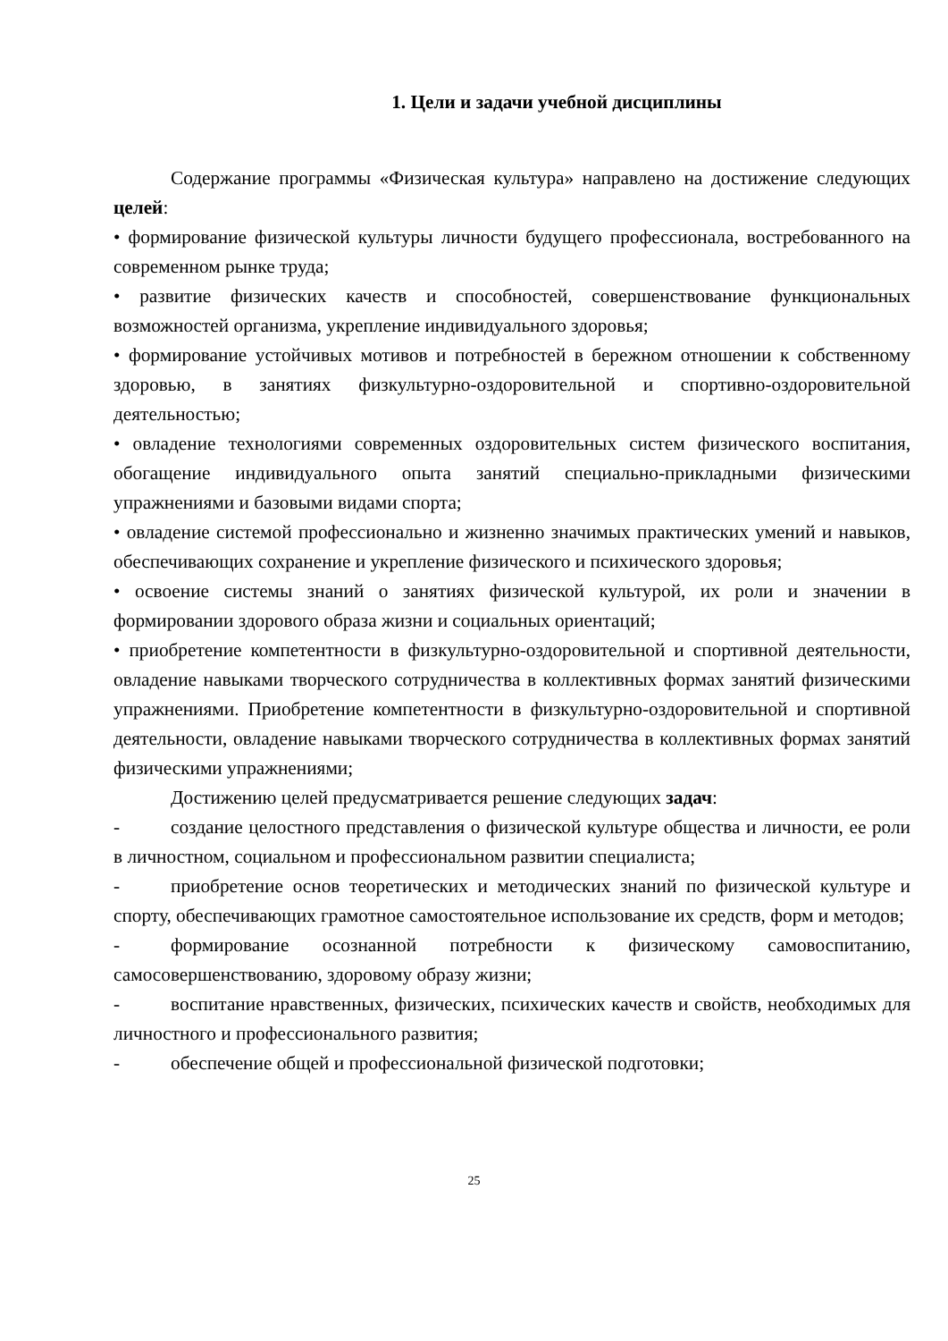1. Цели и задачи учебной дисциплины
Содержание программы «Физическая культура» направлено на достижение следующих целей:
• формирование физической культуры личности будущего профессионала, востребованного на современном рынке труда;
• развитие физических качеств и способностей, совершенствование функциональных возможностей организма, укрепление индивидуального здоровья;
• формирование устойчивых мотивов и потребностей в бережном отношении к собственному здоровью, в занятиях физкультурно-оздоровительной и спортивно-оздоровительной деятельностью;
• овладение технологиями современных оздоровительных систем физического воспитания, обогащение индивидуального опыта занятий специально-прикладными физическими упражнениями и базовыми видами спорта;
• овладение системой профессионально и жизненно значимых практических умений и навыков, обеспечивающих сохранение и укрепление физического и психического здоровья;
• освоение системы знаний о занятиях физической культурой, их роли и значении в формировании здорового образа жизни и социальных ориентаций;
• приобретение компетентности в физкультурно-оздоровительной и спортивной деятельности, овладение навыками творческого сотрудничества в коллективных формах занятий физическими упражнениями. Приобретение компетентности в физкультурно-оздоровительной и спортивной деятельности, овладение навыками творческого сотрудничества в коллективных формах занятий физическими упражнениями;
Достижению целей предусматривается решение следующих задач:
- создание целостного представления о физической культуре общества и личности, ее роли в личностном, социальном и профессиональном развитии специалиста;
- приобретение основ теоретических и методических знаний по физической культуре и спорту, обеспечивающих грамотное самостоятельное использование их средств, форм и методов;
- формирование осознанной потребности к физическому самовоспитанию, самосовершенствованию, здоровому образу жизни;
- воспитание нравственных, физических, психических качеств и свойств, необходимых для личностного и профессионального развития;
- обеспечение общей и профессиональной физической подготовки;
25